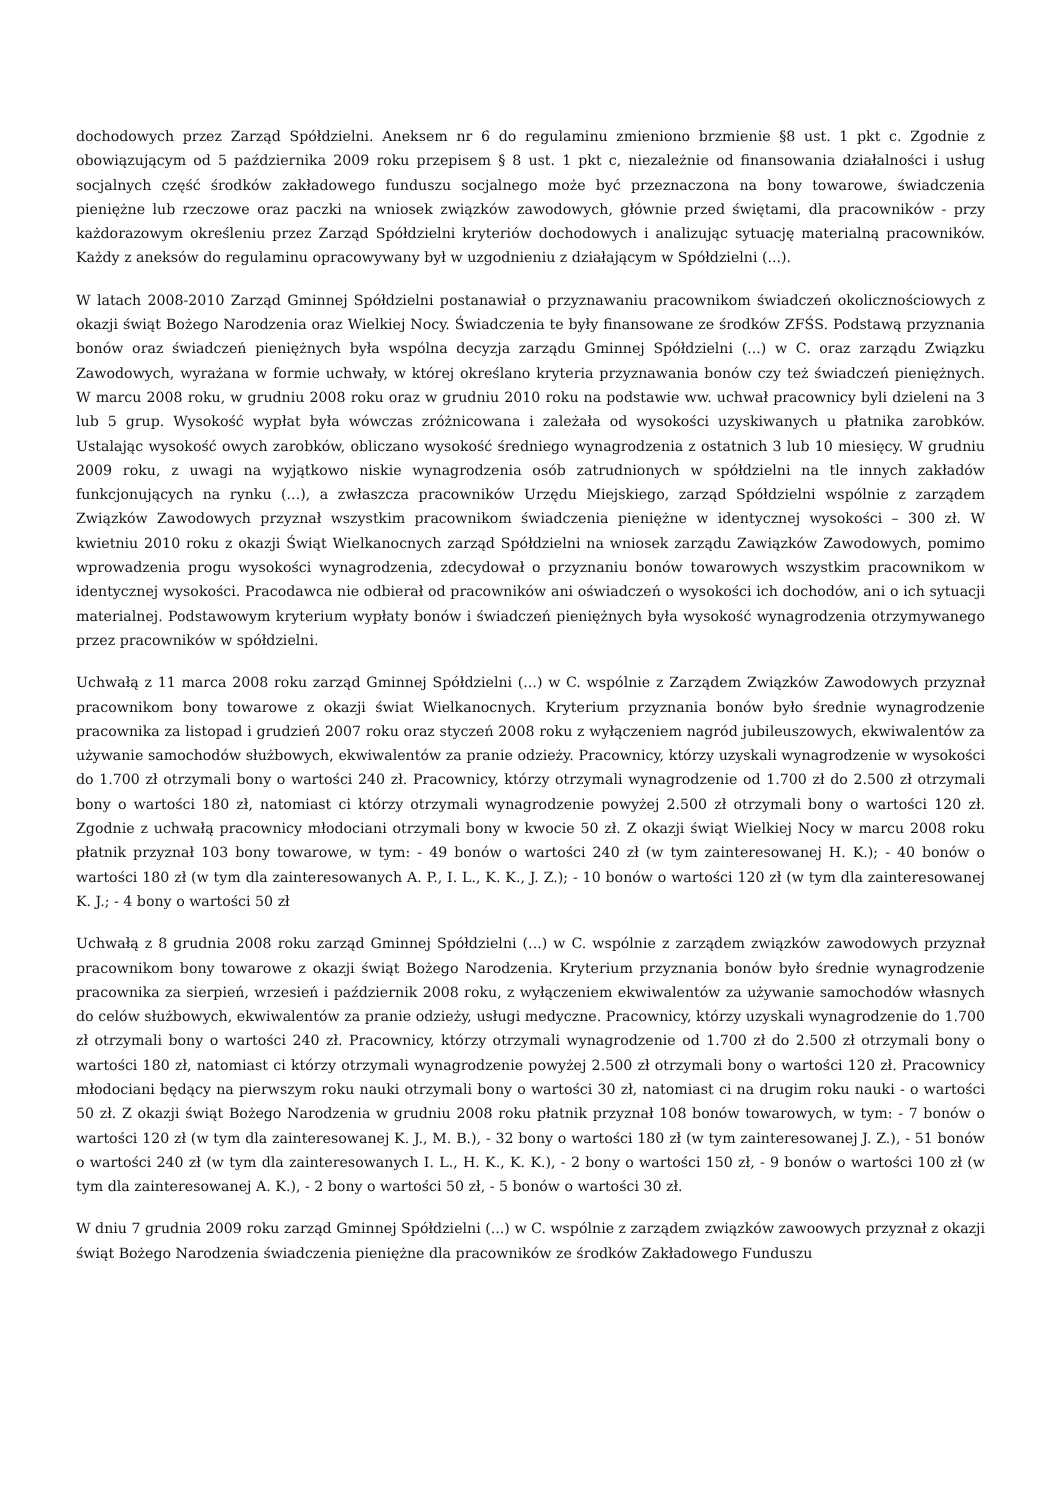dochodowych przez Zarząd Spółdzielni. Aneksem nr 6 do regulaminu zmieniono brzmienie §8 ust. 1 pkt c. Zgodnie z obowiązującym od 5 października 2009 roku przepisem § 8 ust. 1 pkt c, niezależnie od finansowania działalności i usług socjalnych część środków zakładowego funduszu socjalnego może być przeznaczona na bony towarowe, świadczenia pieniężne lub rzeczowe oraz paczki na wniosek związków zawodowych, głównie przed świętami, dla pracowników - przy każdorazowym określeniu przez Zarząd Spółdzielni kryteriów dochodowych i analizując sytuację materialną pracowników. Każdy z aneksów do regulaminu opracowywany był w uzgodnieniu z działającym w Spółdzielni (...).
W latach 2008-2010 Zarząd Gminnej Spółdzielni postanawiał o przyznawaniu pracownikom świadczeń okolicznościowych z okazji świąt Bożego Narodzenia oraz Wielkiej Nocy. Świadczenia te były finansowane ze środków ZFŚS. Podstawą przyznania bonów oraz świadczeń pieniężnych była wspólna decyzja zarządu Gminnej Spółdzielni (...) w C. oraz zarządu Związku Zawodowych, wyrażana w formie uchwały, w której określano kryteria przyznawania bonów czy też świadczeń pieniężnych. W marcu 2008 roku, w grudniu 2008 roku oraz w grudniu 2010 roku na podstawie ww. uchwał pracownicy byli dzieleni na 3 lub 5 grup. Wysokość wypłat była wówczas zróżnicowana i zależała od wysokości uzyskiwanych u płatnika zarobków. Ustalając wysokość owych zarobków, obliczano wysokość średniego wynagrodzenia z ostatnich 3 lub 10 miesięcy. W grudniu 2009 roku, z uwagi na wyjątkowo niskie wynagrodzenia osób zatrudnionych w spółdzielni na tle innych zakładów funkcjonujących na rynku (...), a zwłaszcza pracowników Urzędu Miejskiego, zarząd Spółdzielni wspólnie z zarządem Związków Zawodowych przyznał wszystkim pracownikom świadczenia pieniężne w identycznej wysokości – 300 zł. W kwietniu 2010 roku z okazji Świąt Wielkanocnych zarząd Spółdzielni na wniosek zarządu Zawiązków Zawodowych, pomimo wprowadzenia progu wysokości wynagrodzenia, zdecydował o przyznaniu bonów towarowych wszystkim pracownikom w identycznej wysokości. Pracodawca nie odbierał od pracowników ani oświadczeń o wysokości ich dochodów, ani o ich sytuacji materialnej. Podstawowym kryterium wypłaty bonów i świadczeń pieniężnych była wysokość wynagrodzenia otrzymywanego przez pracowników w spółdzielni.
Uchwałą z 11 marca 2008 roku zarząd Gminnej Spółdzielni (...) w C. wspólnie z Zarządem Związków Zawodowych przyznał pracownikom bony towarowe z okazji świat Wielkanocnych. Kryterium przyznania bonów było średnie wynagrodzenie pracownika za listopad i grudzień 2007 roku oraz styczeń 2008 roku z wyłączeniem nagród jubileuszowych, ekwiwalentów za używanie samochodów służbowych, ekwiwalentów za pranie odzieży. Pracownicy, którzy uzyskali wynagrodzenie w wysokości do 1.700 zł otrzymali bony o wartości 240 zł. Pracownicy, którzy otrzymali wynagrodzenie od 1.700 zł do 2.500 zł otrzymali bony o wartości 180 zł, natomiast ci którzy otrzymali wynagrodzenie powyżej 2.500 zł otrzymali bony o wartości 120 zł. Zgodnie z uchwałą pracownicy młodociani otrzymali bony w kwocie 50 zł. Z okazji świąt Wielkiej Nocy w marcu 2008 roku płatnik przyznał 103 bony towarowe, w tym: - 49 bonów o wartości 240 zł (w tym zainteresowanej H. K.); - 40 bonów o wartości 180 zł (w tym dla zainteresowanych A. P., I. L., K. K., J. Z.); - 10 bonów o wartości 120 zł (w tym dla zainteresowanej K. J.; - 4 bony o wartości 50 zł
Uchwałą z 8 grudnia 2008 roku zarząd Gminnej Spółdzielni (...) w C. wspólnie z zarządem związków zawodowych przyznał pracownikom bony towarowe z okazji świąt Bożego Narodzenia. Kryterium przyznania bonów było średnie wynagrodzenie pracownika za sierpień, wrzesień i październik 2008 roku, z wyłączeniem ekwiwalentów za używanie samochodów własnych do celów służbowych, ekwiwalentów za pranie odzieży, usługi medyczne. Pracownicy, którzy uzyskali wynagrodzenie do 1.700 zł otrzymali bony o wartości 240 zł. Pracownicy, którzy otrzymali wynagrodzenie od 1.700 zł do 2.500 zł otrzymali bony o wartości 180 zł, natomiast ci którzy otrzymali wynagrodzenie powyżej 2.500 zł otrzymali bony o wartości 120 zł. Pracownicy młodociani będący na pierwszym roku nauki otrzymali bony o wartości 30 zł, natomiast ci na drugim roku nauki - o wartości 50 zł. Z okazji świąt Bożego Narodzenia w grudniu 2008 roku płatnik przyznał 108 bonów towarowych, w tym: - 7 bonów o wartości 120 zł (w tym dla zainteresowanej K. J., M. B.), - 32 bony o wartości 180 zł (w tym zainteresowanej J. Z.), - 51 bonów o wartości 240 zł (w tym dla zainteresowanych I. L., H. K., K. K.), - 2 bony o wartości 150 zł, - 9 bonów o wartości 100 zł (w tym dla zainteresowanej A. K.), - 2 bony o wartości 50 zł, - 5 bonów o wartości 30 zł.
W dniu 7 grudnia 2009 roku zarząd Gminnej Spółdzielni (...) w C. wspólnie z zarządem związków zawoowych przyznał z okazji świąt Bożego Narodzenia świadczenia pieniężne dla pracowników ze środków Zakładowego Funduszu